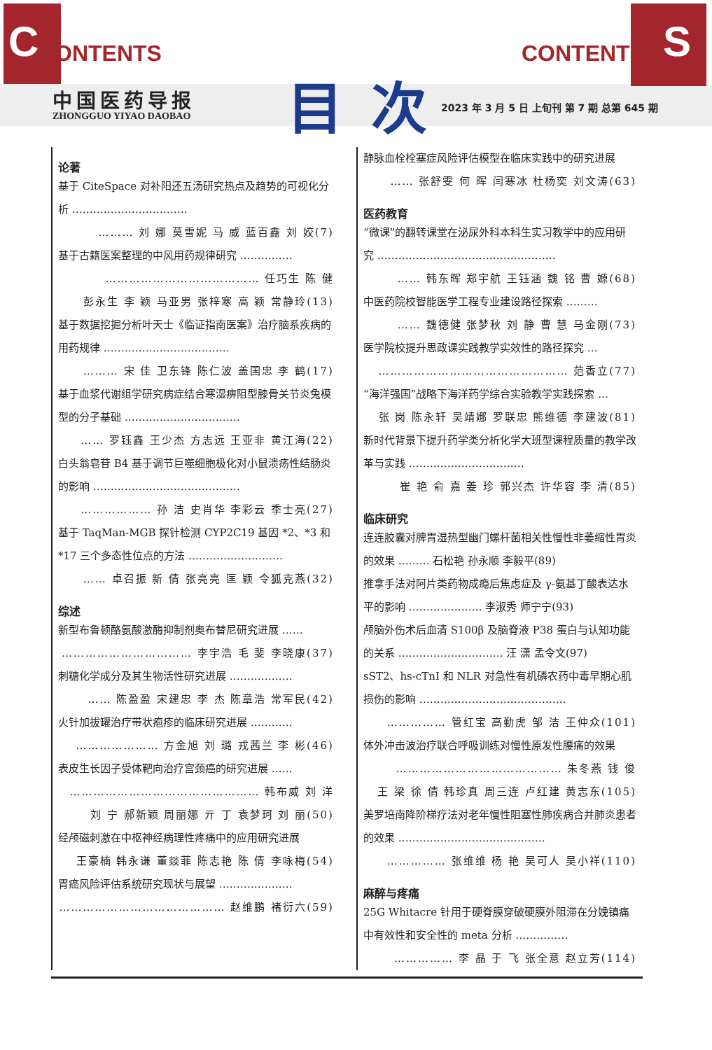C ONTENTS S CONTENT
中国医药导报
ZHONGGUO YIYAO DAOBAO 目次
2023 年 3 月 5 日 上旬刊 第 7 期 总第 645 期
论著
基于 CiteSpace 对补阳还五汤研究热点及趋势的可视化分析 ……………………………
……… 刘 娜 莫雪妮 马 威 蓝百鑫 刘 姣(7)
基于古籍医案整理的中风用药规律研究 ……………
………………………………… 任巧生 陈 健
彭永生 李 颖 马亚男 张梓寒 高 颖 常静玲(13)
基于数据挖掘分析叶天士《临证指南医案》治疗脑系疾病的用药规律 ………………………………
……… 宋 佳 卫东锋 陈仁波 盖国忠 李 鹤(17)
基于血浆代谢组学研究病症结合寒湿痹阻型膝骨关节炎兔模型的分子基础 ……………………………
…… 罗钰鑫 王少杰 方志远 王亚非 黄江海(22)
白头翁皂苷 B4 基于调节巨噬细胞极化对小鼠溃疡性结肠炎的影响 ……………………………………
……………… 孙 洁 史肖华 李彩云 季士亮(27)
基于 TaqMan-MGB 探针检测 CYP2C19 基因 *2、*3 和 *17 三个多态性位点的方法 ………………………
…… 卓召振 新 倩 张亮亮 匡 颖 令狐克燕(32)
综述
新型布鲁顿酪氨酸激酶抑制剂奥布替尼研究进展 ……
…………………………… 李宇浩 毛 斐 李晓康(37)
刺糖化学成分及其生物活性研究进展 ………………
…… 陈盈盈 宋建忠 李 杰 陈章浩 常军民(42)
火针加拔罐治疗带状疱疹的临床研究进展 …………
………………… 方金旭 刘 璐 戎茜兰 李 彬(46)
表皮生长因子受体靶向治疗宫颈癌的研究进展 ……
………………………………………… 韩布威 刘 洋
刘 宁 郝新颖 周丽娜 亓 丁 袁梦珂 刘 丽(50)
经颅磁刺激在中枢神经病理性疼痛中的应用研究进展
王豪楠 韩永谦 董燚菲 陈志艳 陈 倩 李咏梅(54)
胃癌风险评估系统研究现状与展望 …………………
…………………………………… 赵维鹏 褚衍六(59)
静脉血栓栓塞症风险评估模型在临床实践中的研究进展
…… 张舒雯 何 晖 闫寒冰 杜杨奕 刘文涛(63)
医药教育
“微课”的翻转课堂在泌尿外科本科生实习教学中的应用研究 ……………………………………………
…… 韩东晖 郑宇航 王钰涵 魏 铭 曹 嫄(68)
中医药院校智能医学工程专业建设路径探索 ………
…… 魏德健 张梦秋 刘 静 曹 慧 马金刚(73)
医学院校提升思政课实践教学实效性的路径探究 …
………………………………………… 范香立(77)
“海洋强国”战略下海洋药学综合实验教学实践探索 …
张 岗 陈永轩 吴靖娜 罗联忠 熊维德 李建波(81)
新时代背景下提升药学类分析化学大班型课程质量的教学改革与实践 ……………………………
崔 艳 俞 嘉 姜 珍 郭兴杰 许华容 李 清(85)
临床研究
连连胶囊对脾胃湿热型幽门螺杆菌相关性慢性非萎缩性胃炎的效果 ……… 石松艳 孙永顺 李毅平(89)
推拿手法对阿片类药物成瘾后焦虑症及 γ-氨基丁酸表达水平的影响 ………………… 李淑秀 师宁宁(93)
颅脑外伤术后血清 S100β 及脑脊液 P38 蛋白与认知功能的关系 ………………………… 汪 潇 孟令文(97)
sST2、hs-cTnI 和 NLR 对急性有机磷农药中毒早期心肌损伤的影响 ……………………………………
…………… 管红宝 高勤虎 邹 洁 王仲众(101)
体外冲击波治疗联合呼吸训练对慢性原发性腰痛的效果
…………………………………… 朱冬燕 钱 俊
王 梁 徐 倩 韩珍真 周三连 卢红建 黄志东(105)
美罗培南降阶梯疗法对老年慢性阻塞性肺疾病合并肺炎患者的效果 ……………………………………
…………… 张维维 杨 艳 吴可人 吴小祥(110)
麻醉与疼痛
25G Whitacre 针用于硬脊膜穿破硬膜外阻滞在分娩镇痛中有效性和安全性的 meta 分析 ……………
…………… 李 晶 于 飞 张全意 赵立芳(114)